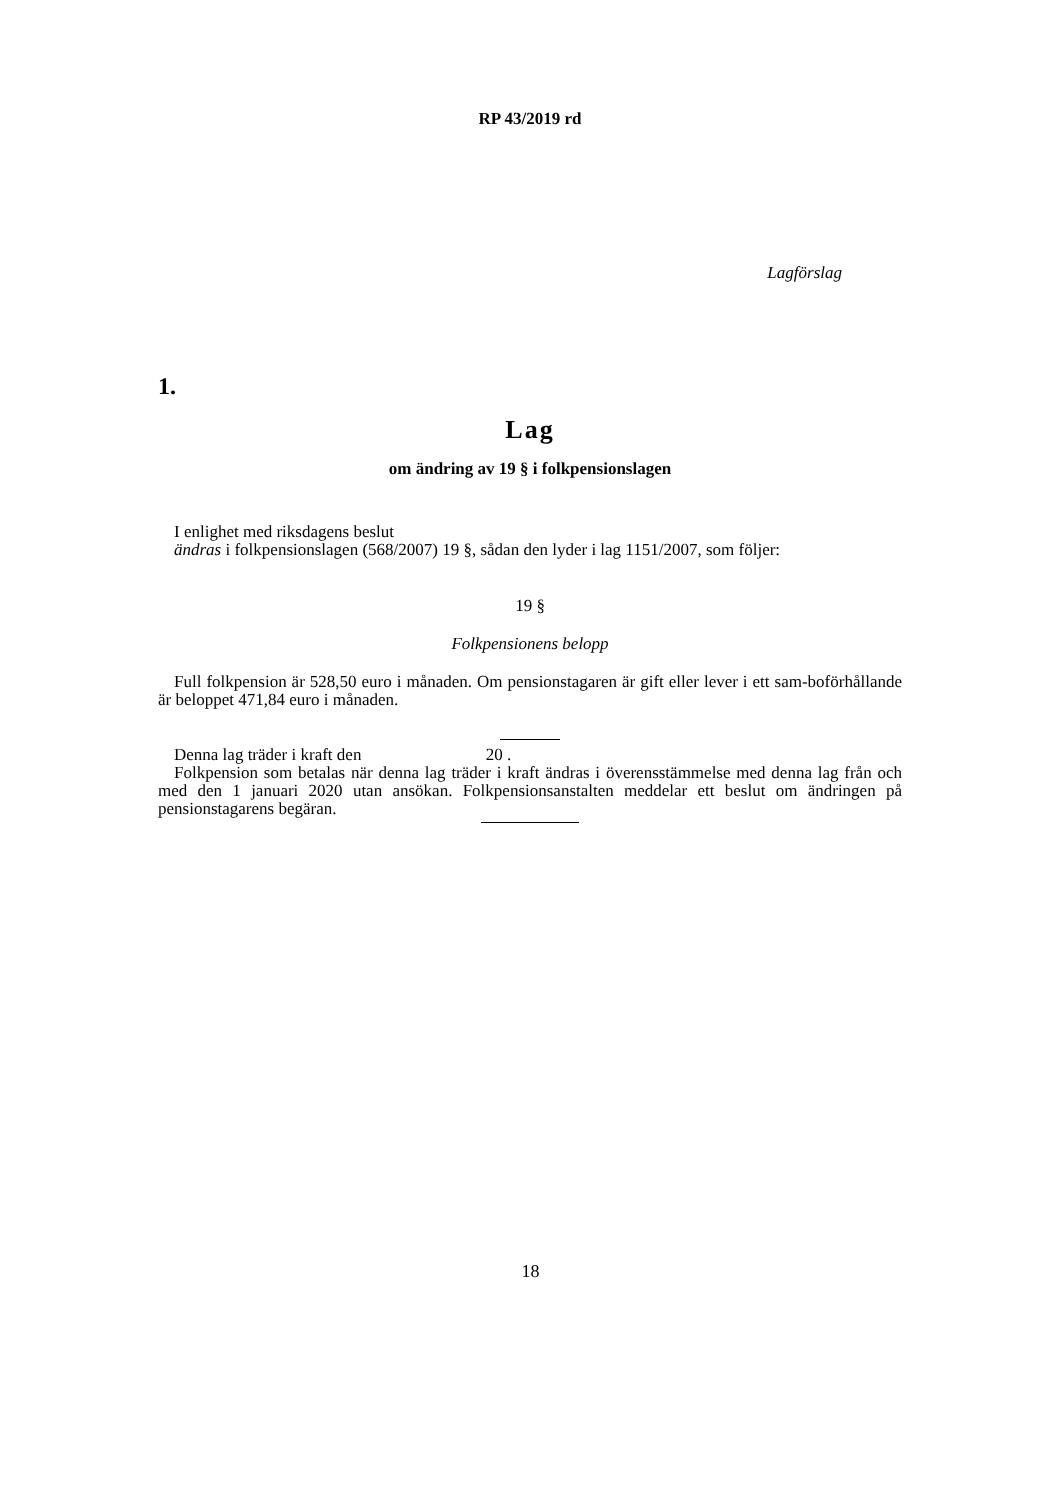RP 43/2019 rd
Lagförslag
1.
Lag
om ändring av 19 § i folkpensionslagen
I enlighet med riksdagens beslut
ändras i folkpensionslagen (568/2007) 19 §, sådan den lyder i lag 1151/2007, som följer:
19 §
Folkpensionens belopp
Full folkpension är 528,50 euro i månaden. Om pensionstagaren är gift eller lever i ett sam-boförhållande är beloppet 471,84 euro i månaden.
Denna lag träder i kraft den 20 .
Folkpension som betalas när denna lag träder i kraft ändras i överensstämmelse med denna lag från och med den 1 januari 2020 utan ansökan. Folkpensionsanstalten meddelar ett beslut om ändringen på pensionstagarens begäran.
18